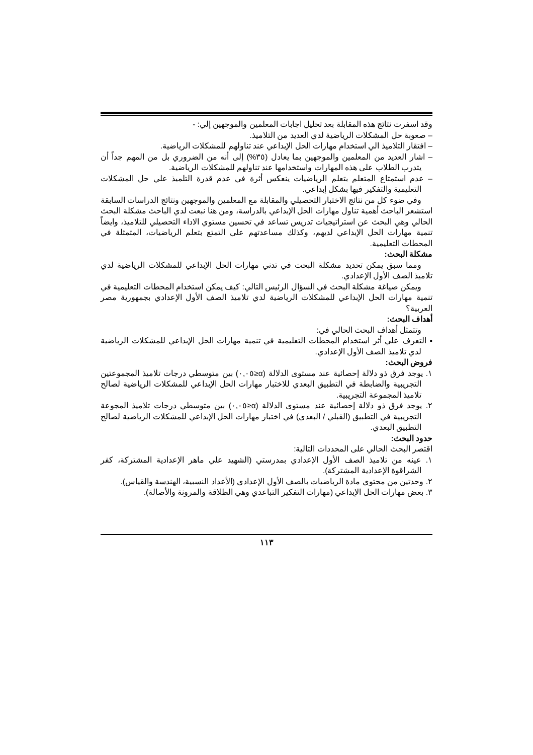وقد اسفرت نتائج هذه المقابلة بعد تحليل اجابات المعلمين والموجهين إلي: -
– صعوبة حل المشكلات الرياضية لدي العديد من التلاميذ.
– افتقار التلاميذ الي استخدام مهارات الحل الإبداعي عند تناولهم للمشكلات الرياضية.
– اشار العديد من المعلمين والموجهين بما يعادل (٣٥%) إلى أنه من الضروري بل من المهم جداً أن يتدرب الطلاب على هذه المهارات واستخدامها عند تناولهم للمشكلات الرياضية.
– عدم استمتاع المتعلم بتعلم الرياضيات ينعكس أثرة في عدم قدرة التلميذ علي حل المشكلات التعليمية والتفكير فيها بشكل إبداعي.
وفي ضوء كل من نتائج الاختبار التحصيلي والمقابلة مع المعلمين والموجهين ونتائج الدراسات السابقة استشعر الباحث أهمية تناول مهارات الحل الإبداعي بالدراسة، ومن هنا نبعت لدي الباحث مشكلة البحث الحالي وهي البحث عن استراتيجيات تدريس تساعد في تحسين مستوي الاداء التحصيلي للتلاميذ، وايضاً تنمية مهارات الحل الإبداعي لديهم، وكذلك مساعدتهم على التمتع بتعلم الرياضيات، المتمثلة في المحطات التعليمية.
مشكلة البحث:
ومما سبق يمكن تحديد مشكلة البحث في تدني مهارات الحل الإبداعي للمشكلات الرياضية لدي تلاميذ الصف الأول الإعدادي.
ويمكن صياغة مشكلة البحث في السؤال الرئيس التالي: كيف يمكن استخدام المحطات التعليمية في تنمية مهارات الحل الإبداعي للمشكلات الرياضية لدي تلاميذ الصف الأول الإعدادي بجمهورية مصر العربية؟
أهداف البحث:
وتتمثل أهداف البحث الحالي في:
▪ التعرف علي أثر استخدام المحطات التعليمية في تنمية مهارات الحل الإبداعي للمشكلات الرياضية لدي تلاميذ الصف الأول الإعدادي.
فروض البحث:
١. يوجد فرق ذو دلالة إحصائية عند مستوى الدلالة (α≤٠,٠٥) بين متوسطي درجات تلاميذ المجموعتين التجريبية والضابطة في التطبيق البعدي للاختبار مهارات الحل الإبداعي للمشكلات الرياضية لصالح تلاميذ المجموعة التجريبية.
٢. يوجد فرق ذو دلالة إحصائية عند مستوى الدلالة (α≤٠,٠٥) بين متوسطي درجات تلاميذ المجوعة التجريبية في التطبيق (القبلي / البعدي) في اختبار مهارات الحل الإبداعي للمشكلات الرياضية لصالح التطبيق البعدي.
حدود البحث:
اقتصر البحث الحالي على المحددات التالية:
١. عينه من تلاميذ الصف الأول الإعدادي بمدرستي (الشهيد علي ماهر الإعدادية المشتركة، كفر الشراقوة الإعدادية المشتركة).
٢. وحدتين من محتوي مادة الرياضيات بالصف الأول الإعدادي (الأعداد النسبية، الهندسة والقياس).
٣. بعض مهارات الحل الإبداعي (مهارات التفكير التباعدي وهي الطلاقة والمرونة والأصالة).
١١٣